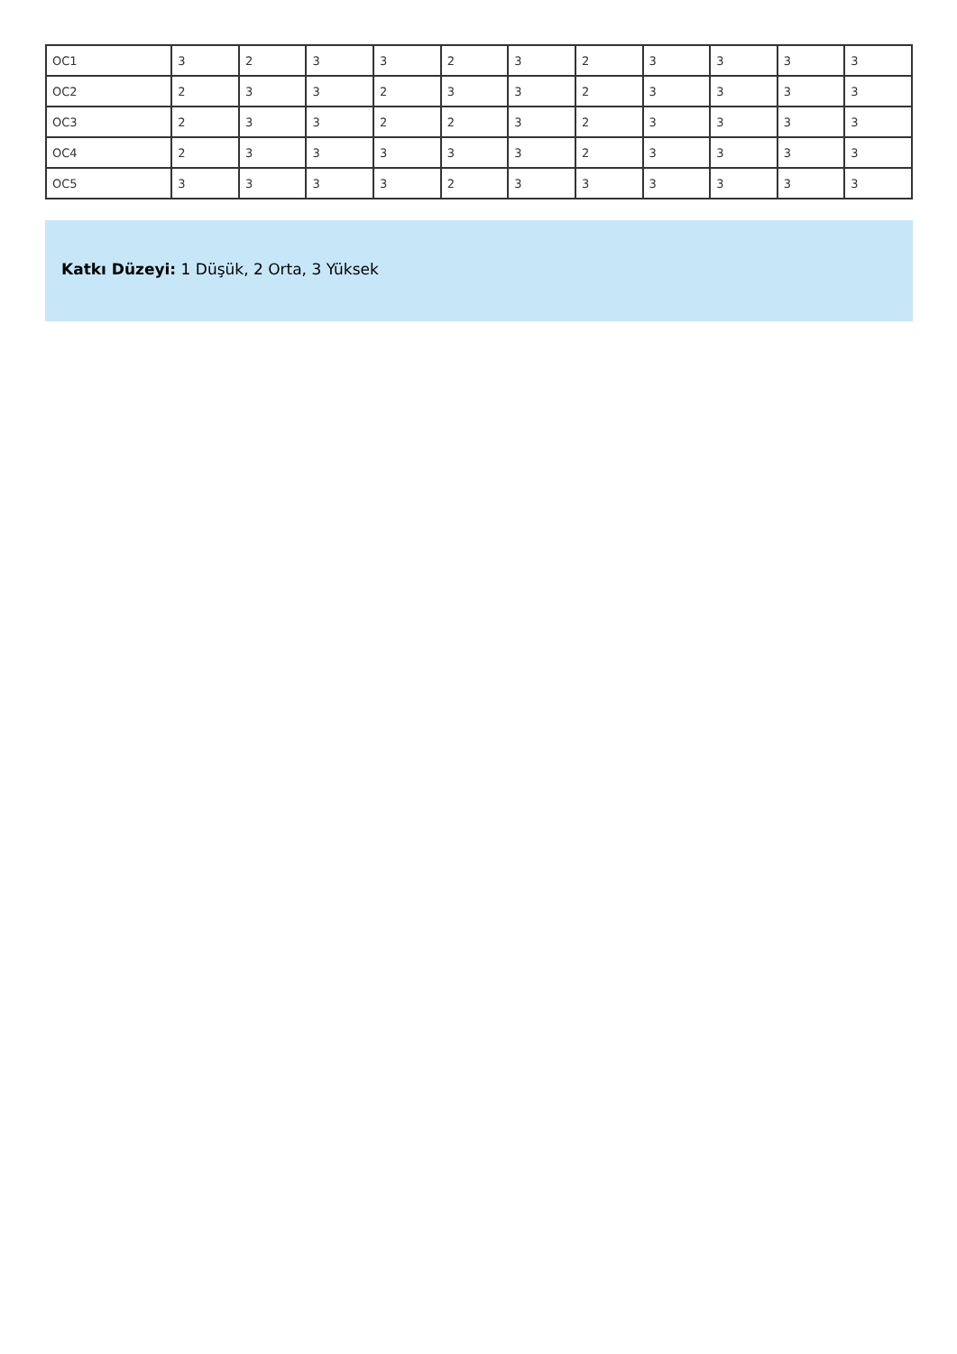| OC1 | 3 | 2 | 3 | 3 | 2 | 3 | 2 | 3 | 3 | 3 | 3 |
| OC2 | 2 | 3 | 3 | 2 | 3 | 3 | 2 | 3 | 3 | 3 | 3 |
| OC3 | 2 | 3 | 3 | 2 | 2 | 3 | 2 | 3 | 3 | 3 | 3 |
| OC4 | 2 | 3 | 3 | 3 | 3 | 3 | 2 | 3 | 3 | 3 | 3 |
| OC5 | 3 | 3 | 3 | 3 | 2 | 3 | 3 | 3 | 3 | 3 | 3 |
Katkı Düzeyi: 1 Düşük, 2 Orta, 3 Yüksek